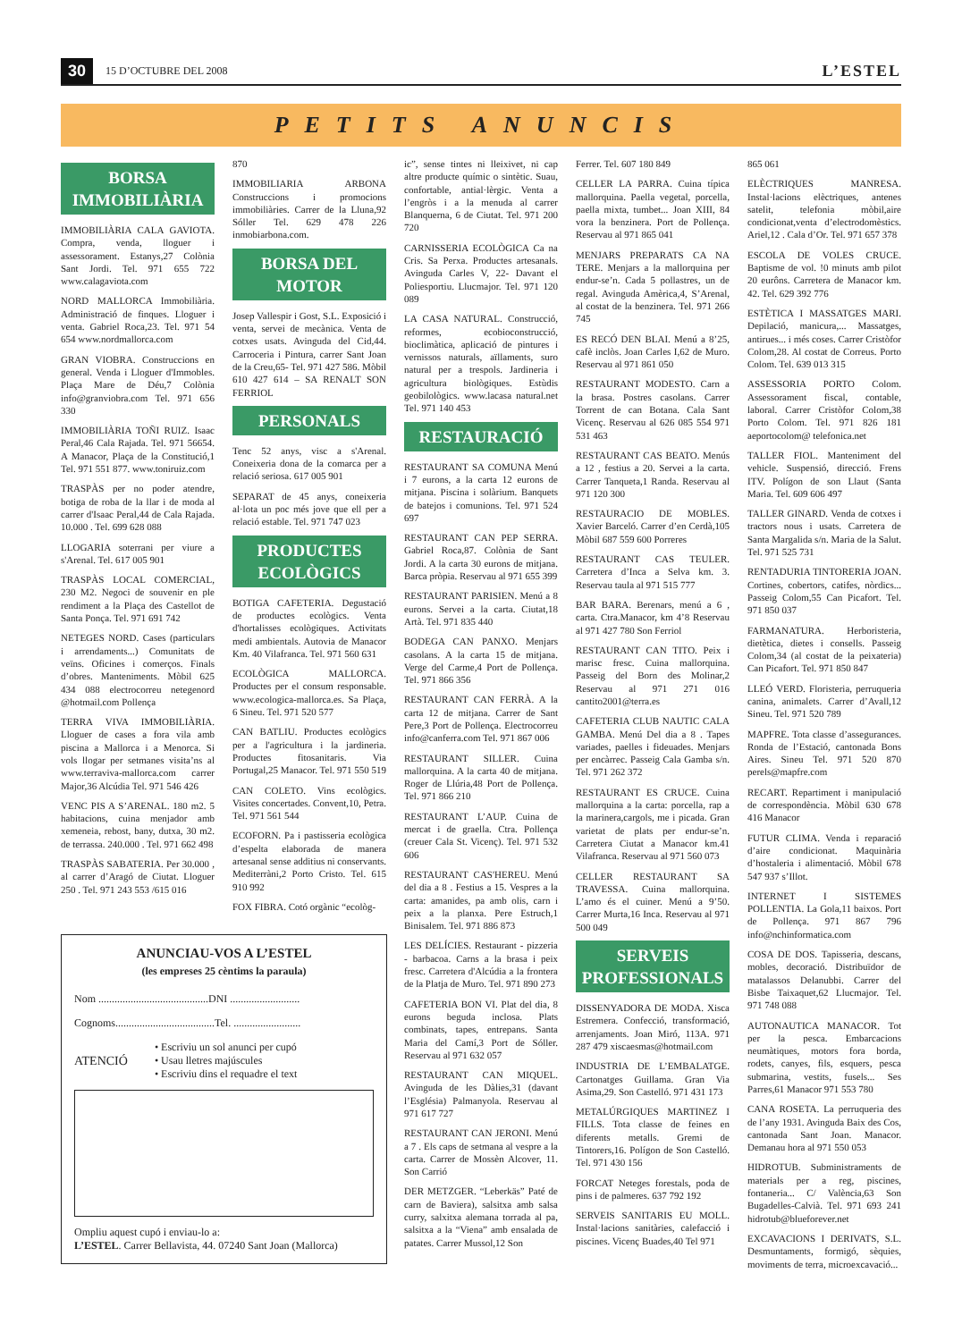30 15 D’OCTUBRE DEL 2008 L’ESTEL
PETITS ANUNCIS
BORSA IMMOBILIÀRIA
IMMOBILIÀRIA CALA GAVIOTA. Compra, venda, lloguer i assessorament. Estanys,27 Colònia Sant Jordi. Tel. 971 655 722 www.calagaviota.com
NORD MALLORCA Immobiliària. Administració de finques. Lloguer i venta. Gabriel Roca,23. Tel. 971 54 654 www.nordmallorca.com
GRAN VIOBRA. Construccions en general. Venda i Lloguer d'Immobles. Plaça Mare de Déu,7 Colònia info@granviobra.com Tel. 971 656 330
IMMOBILIÀRIA TOÑI RUIZ. Isaac Peral,46 Cala Rajada. Tel. 971 56654. A Manacor, Plaça de la Constitució,1 Tel. 971 551 877. www.toniruiz.com
TRASPÀS per no poder atendre, botiga de roba de la llar i de moda al carrer d'Isaac Peral,44 de Cala Rajada. 10.000 . Tel. 699 628 088
LLOGARIA soterrani per viure a s'Arenal. Tel. 617 005 901
TRASPÀS LOCAL COMERCIAL, 230 M2. Negoci de souvenir en ple rendiment a la Plaça des Castellot de Santa Ponça. Tel. 971 691 742
NETEGES NORD. Cases (particulars i arrendaments...) Comunitats de veïns. Oficines i comerços. Finals d’obres. Manteniments. Mòbil 625 434 088 electrocorreu netegenord @hotmail.com Pollença
TERRA VIVA IMMOBILIÀRIA. Lloguer de cases a fora vila amb piscina a Mallorca i a Menorca. Si vols llogar per setmanes visita’ns al www.terraviva-mallorca.com carrer Major,36 Alcúdia Tel. 971 546 426
VENC PIS A S’ARENAL. 180 m2. 5 habitacions, cuina menjador amb xemeneia, rebost, bany, dutxa, 30 m2. de terrassa. 240.000 . Tel. 971 662 498
TRASPÀS SABATERIA. Per 30.000 , al carrer d’Aragó de Ciutat. Lloguer 250 . Tel. 971 243 553 /615 016
870
IMMOBILIARIA ARBONA Construccions i promocions immobiliàries. Carrer de la Lluna,92 Sóller Tel. 629 478 226 inmobiarbona.com.
BORSA DEL MOTOR
Josep Vallespir i Gost, S.L. Exposició i venta, servei de mecànica. Venta de cotxes usats. Avinguda del Cid,44. Carroceria i Pintura, carrer Sant Joan de la Creu,65- Tel. 971 427 586. Mòbil 610 427 614 – SA RENALT SON FERRIOL
PERSONALS
Tenc 52 anys, visc a s'Arenal. Coneixeria dona de la comarca per a relació seriosa. 617 005 901
SEPARAT de 45 anys, coneixeria al·lota un poc més jove que ell per a relació estable. Tel. 971 747 023
PRODUCTES ECOLÒGICS
BOTIGA CAFETERIA. Degustació de productes ecològics. Venta d'hortalisses ecològiques. Activitats medi ambientals. Autovia de Manacor Km. 40 Vilafranca. Tel. 971 560 631
ECOLÒGICA MALLORCA. Productes per el consum responsable. www.ecologica-mallorca.es. Sa Plaça, 6 Sineu. Tel. 971 520 577
CAN BATLIU. Productes ecològics per a l'agricultura i la jardineria. Productes fitosanitaris. Via Portugal,25 Manacor. Tel. 971 550 519
CAN COLETO. Vins ecològics. Visites concertades. Convent,10, Petra. Tel. 971 561 544
ECOFORN. Pa i pastisseria ecològica d’espelta elaborada de manera artesanal sense additius ni conservants. Mediterràni,2 Porto Cristo. Tel. 615 910 992
FOX FIBRA. Cotó orgànic “ecològ-
ANUNCIAU-VOS A L’ESTEL
(les empreses 25 cèntims la paraula)
Nom .........................................DNI ..........................
Cognoms.....................................Tel. .........................
ATENCIÓ
• Escriviu un sol anunci per cupó
• Usau lletres majúscules
• Escriviu dins el requadre el text
Ompliu aquest cupó i enviau-lo a:
L’ESTEL. Carrer Bellavista, 44. 07240 Sant Joan (Mallorca)
ic”, sense tintes ni lleixivet, ni cap altre producte químic o sintètic. Suau, confortable, antial·lèrgic. Venta a l’engròs i a la menuda al carrer Blanquerna, 6 de Ciutat. Tel. 971 200 720
CARNISSERIA ECOLÒGICA Ca na Cris. Sa Perxa. Productes artesanals. Avinguda Carles V, 22- Davant el Poliesportiu. Llucmajor. Tel. 971 120 089
LA CASA NATURAL. Construcció, reformes, ecobioconstrucció, bioclimàtica, aplicació de pintures i vernissos naturals, aïllaments, suro natural per a trespols. Jardineria i agricultura biològiques. Estùdis geobilològics. www.lacasa natural.net Tel. 971 140 453
RESTAURACIÓ
RESTAURANT SA COMUNA Menú i 7 eurons, a la carta 12 eurons de mitjana. Piscina i solàrium. Banquets de batejos i comunions. Tel. 971 524 697
RESTAURANT CAN PEP SERRA. Gabriel Roca,87. Colònia de Sant Jordi. A la carta 30 eurons de mitjana. Barca pròpia. Reservau al 971 655 399
RESTAURANT PARISIEN. Menú a 8 eurons. Servei a la carta. Ciutat,18 Artà. Tel. 971 835 440
BODEGA CAN PANXO. Menjars casolans. A la carta 15 de mitjana. Verge del Carme,4 Port de Pollença. Tel. 971 866 356
RESTAURANT CAN FERRÀ. A la carta 12 de mitjana. Carrer de Sant Pere,3 Port de Pollença. Electrocorreu info@canferra.com Tel. 971 867 006
RESTAURANT SILLER. Cuina mallorquina. A la carta 40 de mitjana. Roger de Llúria,48 Port de Pollença. Tel. 971 866 210
RESTAURANT L’AUP. Cuina de mercat i de graella. Ctra. Pollença (creuer Cala St. Vicenç). Tel. 971 532 606
RESTAURANT CAS'HEREU. Menú del dia a 8 . Festius a 15. Vespres a la carta: amanides, pa amb olis, carn i peix a la planxa. Pere Estruch,1 Binisalem. Tel. 971 886 873
LES DELÍCIES. Restaurant - pizzeria - barbacoa. Carns a la brasa i peix fresc. Carretera d'Alcúdia a la frontera de la Platja de Muro. Tel. 971 890 273
CAFETERIA BON VI. Plat del dia, 8 eurons beguda inclosa. Plats combinats, tapes, entrepans. Santa Maria del Camí,3 Port de Sóller. Reservau al 971 632 057
RESTAURANT CAN MIQUEL. Avinguda de les Dàlies,31 (davant l’Església) Palmanyola. Reservau al 971 617 727
RESTAURANT CAN JERONI. Menú a 7 . Els caps de setmana al vespre a la carta. Carrer de Mossèn Alcover, 11. Son Carrió
DER METZGER. “Leberkäs” Paté de carn de Baviera), salsitxa amb salsa curry, salxitxa alemana torrada al pa, salsitxa a la “Viena” amb ensalada de patates. Carrer Mussol,12 Son
Ferrer. Tel. 607 180 849
CELLER LA PARRA. Cuina típica mallorquina. Paella vegetal, porcella, paella mixta, tumbet... Joan XIII, 84 vora la benzinera. Port de Pollença. Reservau al 971 865 041
MENJARS PREPARATS CA NA TERE. Menjars a la mallorquina per endur-se’n. Cada 5 pollastres, un de regal. Avinguda Amèrica,4, S’Arenal, al costat de la benzinera. Tel. 971 266 745
ES RECÓ DEN BLAI. Menú a 8’25, cafè inclòs. Joan Carles I,62 de Muro. Reservau al 971 861 050
RESTAURANT MODESTO. Carn a la brasa. Postres casolans. Carrer Torrent de can Botana. Cala Sant Vicenç. Reservau al 626 085 554 971 531 463
RESTAURANT CAS BEATO. Menús a 12 , festius a 20. Servei a la carta. Carrer Tanqueta,1 Randa. Reservau al 971 120 300
RESTAURACIO DE MOBLES. Xavier Barceló. Carrer d’en Cerdà,105 Mòbil 687 559 600 Porreres
RESTAURANT CAS TEULER. Carretera d’Inca a Selva km. 3. Reservau taula al 971 515 777
BAR BARA. Berenars, menú a 6 , carta. Ctra.Manacor, km 4’8 Reservau al 971 427 780 Son Ferriol
RESTAURANT CAN TITO. Peix i marisc fresc. Cuina mallorquina. Passeig del Born des Molinar,2 Reservau al 971 271 016 cantito2001@terra.es
CAFETERIA CLUB NAUTIC CALA GAMBA. Menú Del dia a 8 . Tapes variades, paelles i fideuades. Menjars per encàrrec. Passeig Cala Gamba s/n. Tel. 971 262 372
RESTAURANT ES CRUCE. Cuina mallorquina a la carta: porcella, rap a la marinera,cargols, me i picada. Gran varietat de plats per endur-se’n. Carretera Ciutat a Manacor km.41 Vilafranca. Reservau al 971 560 073
CELLER RESTAURANT SA TRAVESSA. Cuina mallorquina. L’amo és el cuiner. Menú a 9’50. Carrer Murta,16 Inca. Reservau al 971 500 049
SERVEIS PROFESSIONALS
DISSENYADORA DE MODA. Xisca Estremera. Confecció, transformació, arrenjaments. Joan Miró, 113A. 971 287 479 xiscaesmas@hotmail.com
INDUSTRIA DE L’EMBALATGE. Cartonatges Guillama. Gran Via Asima,29. Son Castelló. 971 431 173
METALÚRGIQUES MARTINEZ I FILLS. Tota classe de feines en diferents metalls. Gremi de Tintorers,16. Polígon de Son Castelló. Tel. 971 430 156
FORCAT Neteges forestals, poda de pins i de palmeres. 637 792 192
SERVEIS SANITARIS EU MOLL. Instal·lacions sanitàries, calefacció i piscines. Vicenç Buades,40 Tel 971
865 061
ELÈCTRIQUES MANRESA. Instal·lacions elèctriques, antenes satelit, telefonia mòbil,aire condicionat,venta d’electrodomèstics. Ariel,12 . Cala d’Or. Tel. 971 657 378
ESCOLA DE VOLES CRUCE. Baptisme de vol. !0 minuts amb pilot 20 eurôns. Carretera de Manacor km. 42. Tel. 629 392 776
ESTÈTICA I MASSATGES MARI. Depilació, manicura,... Massatges, antirues... i més coses. Carrer Cristòfor Colom,28. Al costat de Correus. Porto Colom. Tel. 639 013 315
ASSESSORIA PORTO Colom. Assessorament fiscal, contable, laboral. Carrer Cristòfor Colom,38 Porto Colom. Tel. 971 826 181 aeportocolom@ telefonica.net
TALLER FIOL. Manteniment del vehicle. Suspensió, direcció. Frens ITV. Polígon de son Llaut (Santa Maria. Tel. 609 606 497
TALLER GINARD. Venda de cotxes i tractors nous i usats. Carretera de Santa Margalida s/n. Maria de la Salut. Tel. 971 525 731
RENTADURIA TINTORERIA JOAN. Cortines, cobertors, catifes, nòrdics... Passeig Colom,55 Can Picafort. Tel. 971 850 037
FARMANATURA. Herboristeria, dietètica, dietes i consells. Passeig Colom,34 (al costat de la peixateria) Can Picafort. Tel. 971 850 847
LLEÓ VERD. Floristeria, perruqueria canina, animalets. Carrer d’Avall,12 Sineu. Tel. 971 520 789
MAPFRE. Tota classe d’assegurances. Ronda de l’Estació, cantonada Bons Aires. Sineu Tel. 971 520 870 perels@mapfre.com
RECART. Repartiment i manipulació de correspondència. Mòbil 630 678 416 Manacor
FUTUR CLIMA. Venda i reparació d’aire condicionat. Maquinària d’hostaleria i alimentació. Mòbil 678 547 937 s’Illot.
INTERNET I SISTEMES POLLENTIA. La Gola,11 baixos. Port de Pollença. 971 867 796 info@nchinformatica.com
COSA DE DOS. Tapisseria, descans, mobles, decoració. Distribuïdor de matalassos Delanubbi. Carrer del Bisbe Taixaquet,62 Llucmajor. Tel. 971 748 088
AUTONAUTICA MANACOR. Tot per la pesca. Embarcacions neumàtiques, motors fora borda, rodets, canyes, fils, esquers, pesca submarina, vestits, fusels... Ses Parres,61 Manacor 971 553 780
CANA ROSETA. La perruqueria des de l’any 1931. Avinguda Baix des Cos, cantonada Sant Joan. Manacor. Demanau hora al 971 550 053
HIDROTUB. Subministraments de materials per a reg, piscines, fontaneria... C/ València,63 Son Bugadelles-Calvià. Tel. 971 693 241 hidrotub@blueforever.net
EXCAVACIONS I DERIVATS, S.L. Desmuntaments, formigó, sèquies, moviments de terra, microexcavació...